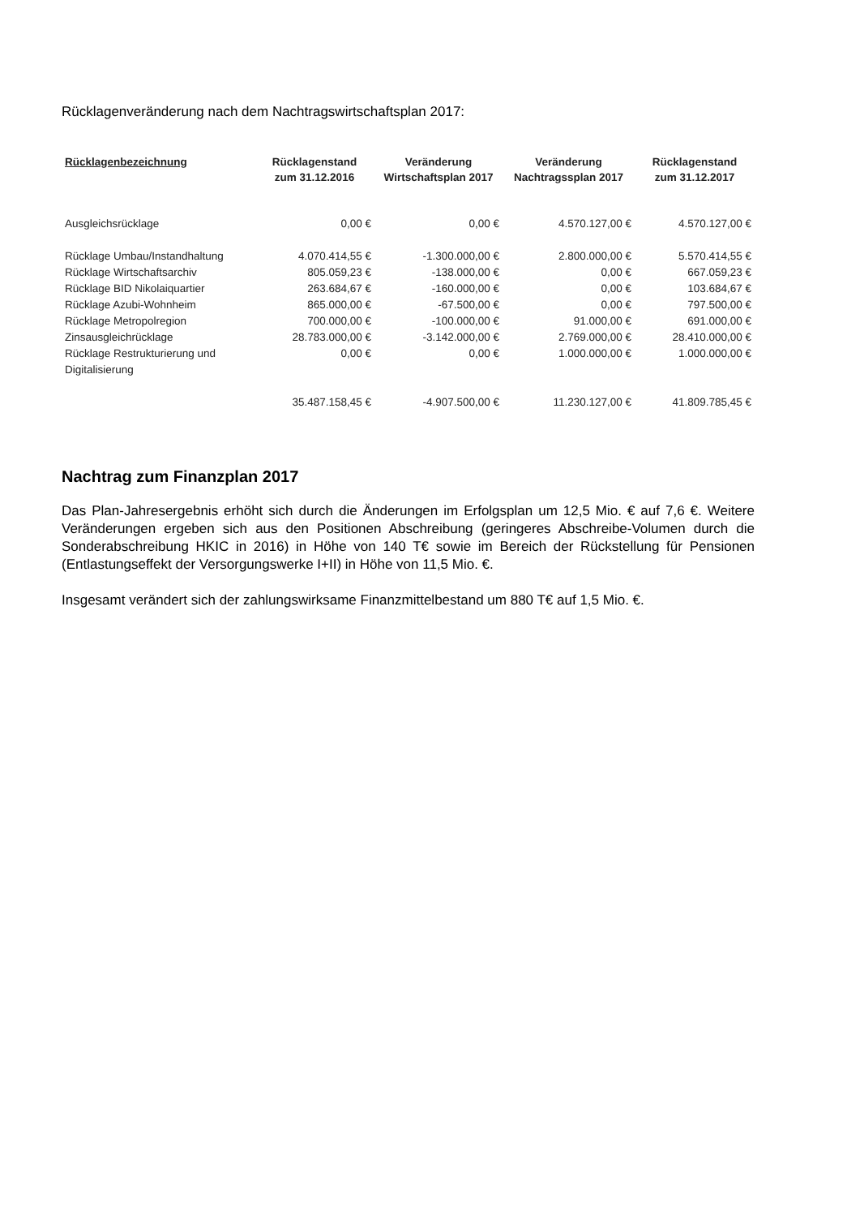Rücklagenveränderung nach dem Nachtragswirtschaftsplan 2017:
| Rücklagenbezeichnung | Rücklagenstand zum 31.12.2016 | Veränderung Wirtschaftsplan 2017 | Veränderung Nachtragssplan 2017 | Rücklagenstand zum 31.12.2017 |
| --- | --- | --- | --- | --- |
| Ausgleichsrücklage | 0,00 € | 0,00 € | 4.570.127,00 € | 4.570.127,00 € |
| Rücklage Umbau/Instandhaltung | 4.070.414,55 € | -1.300.000,00 € | 2.800.000,00 € | 5.570.414,55 € |
| Rücklage Wirtschaftsarchiv | 805.059,23 € | -138.000,00 € | 0,00 € | 667.059,23 € |
| Rücklage BID Nikolaiquartier | 263.684,67 € | -160.000,00 € | 0,00 € | 103.684,67 € |
| Rücklage Azubi-Wohnheim | 865.000,00 € | -67.500,00 € | 0,00 € | 797.500,00 € |
| Rücklage Metropolregion | 700.000,00 € | -100.000,00 € | 91.000,00 € | 691.000,00 € |
| Zinsausgleichrücklage | 28.783.000,00 € | -3.142.000,00 € | 2.769.000,00 € | 28.410.000,00 € |
| Rücklage Restrukturierung und Digitalisierung | 0,00 € | 0,00 € | 1.000.000,00 € | 1.000.000,00 € |
| | 35.487.158,45 € | -4.907.500,00 € | 11.230.127,00 € | 41.809.785,45 € |
Nachtrag zum Finanzplan 2017
Das Plan-Jahresergebnis erhöht sich durch die Änderungen im Erfolgsplan um 12,5 Mio. € auf 7,6 €. Weitere Veränderungen ergeben sich aus den Positionen Abschreibung (geringeres Abschreibe-Volumen durch die Sonderabschreibung HKIC in 2016) in Höhe von 140 T€ sowie im Bereich der Rückstellung für Pensionen (Entlastungseffekt der Versorgungswerke I+II) in Höhe von 11,5 Mio. €.
Insgesamt verändert sich der zahlungswirksame Finanzmittelbestand um 880 T€ auf 1,5 Mio. €.